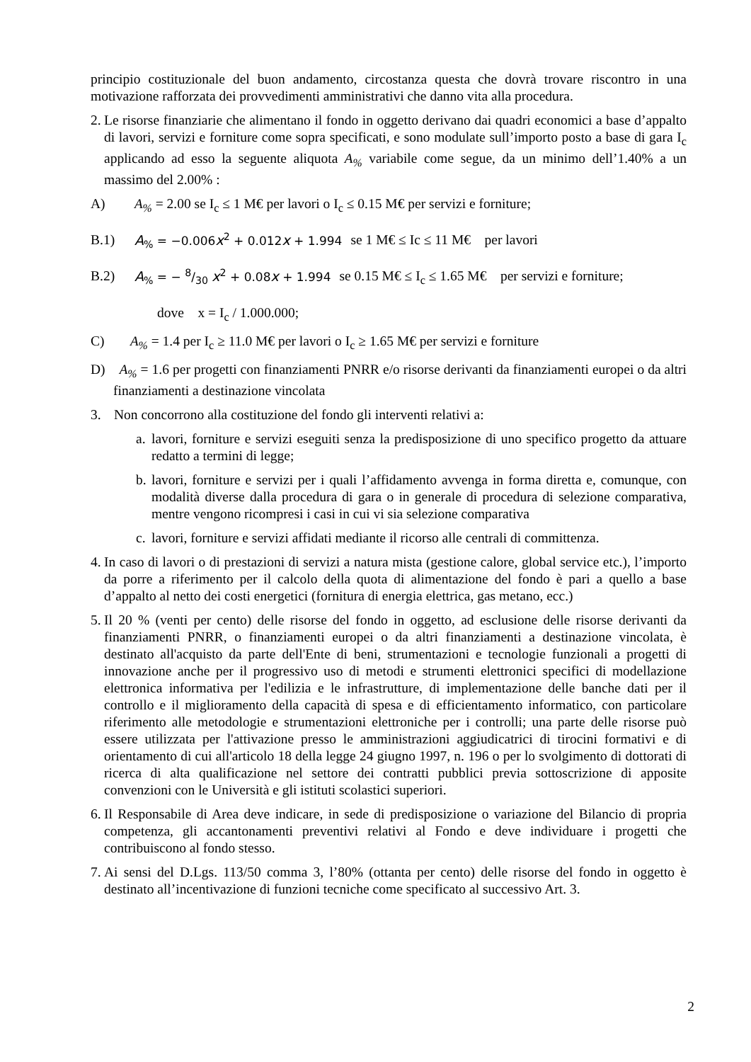principio costituzionale del buon andamento, circostanza questa che dovrà trovare riscontro in una motivazione rafforzata dei provvedimenti amministrativi che danno vita alla procedura.
2. Le risorse finanziarie che alimentano il fondo in oggetto derivano dai quadri economici a base d’appalto di lavori, servizi e forniture come sopra specificati, e sono modulate sull’importo posto a base di gara I<sub>c</sub> applicando ad esso la seguente aliquota A<sub>%</sub> variabile come segue, da un minimo dell’1.40% a un massimo del 2.00% :
A) A<sub>%</sub> = 2.00 se I<sub>c</sub> ≤ 1 M€ per lavori o I<sub>c</sub> ≤ 0.15 M€ per servizi e forniture;
B.1) A<sub>%</sub> = −0.006x<sup>2</sup> + 0.012x + 1.994 se 1 M€ ≤ Ic ≤ 11 M€ per lavori
B.2) A<sub>%</sub> = − 8/30 x<sup>2</sup> + 0.08x + 1.994 se 0.15 M€ ≤ I<sub>c</sub> ≤ 1.65 M€ per servizi e forniture;
dove x = I<sub>c</sub> / 1.000.000;
C) A<sub>%</sub> = 1.4 per I<sub>c</sub> ≥ 11.0 M€ per lavori o I<sub>c</sub> ≥ 1.65 M€ per servizi e forniture
D) A<sub>%</sub> = 1.6 per progetti con finanziamenti PNRR e/o risorse derivanti da finanziamenti europei o da altri finanziamenti a destinazione vincolata
3. Non concorrono alla costituzione del fondo gli interventi relativi a:
a. lavori, forniture e servizi eseguiti senza la predisposizione di uno specifico progetto da attuare redatto a termini di legge;
b. lavori, forniture e servizi per i quali l’affidamento avvenga in forma diretta e, comunque, con modalità diverse dalla procedura di gara o in generale di procedura di selezione comparativa, mentre vengono ricompresi i casi in cui vi sia selezione comparativa
c. lavori, forniture e servizi affidati mediante il ricorso alle centrali di committenza.
4. In caso di lavori o di prestazioni di servizi a natura mista (gestione calore, global service etc.), l’importo da porre a riferimento per il calcolo della quota di alimentazione del fondo è pari a quello a base d’appalto al netto dei costi energetici (fornitura di energia elettrica, gas metano, ecc.)
5. Il 20 % (venti per cento) delle risorse del fondo in oggetto, ad esclusione delle risorse derivanti da finanziamenti PNRR, o finanziamenti europei o da altri finanziamenti a destinazione vincolata, è destinato all'acquisto da parte dell'Ente di beni, strumentazioni e tecnologie funzionali a progetti di innovazione anche per il progressivo uso di metodi e strumenti elettronici specifici di modellazione elettronica informativa per l'edilizia e le infrastrutture, di implementazione delle banche dati per il controllo e il miglioramento della capacità di spesa e di efficientamento informatico, con particolare riferimento alle metodologie e strumentazioni elettroniche per i controlli; una parte delle risorse può essere utilizzata per l'attivazione presso le amministrazioni aggiudicatrici di tirocini formativi e di orientamento di cui all'articolo 18 della legge 24 giugno 1997, n. 196 o per lo svolgimento di dottorati di ricerca di alta qualificazione nel settore dei contratti pubblici previa sottoscrizione di apposite convenzioni con le Università e gli istituti scolastici superiori.
6. Il Responsabile di Area deve indicare, in sede di predisposizione o variazione del Bilancio di propria competenza, gli accantonamenti preventivi relativi al Fondo e deve individuare i progetti che contribuiscono al fondo stesso.
7. Ai sensi del D.Lgs. 113/50 comma 3, l’80% (ottanta per cento) delle risorse del fondo in oggetto è destinato all’incentivazione di funzioni tecniche come specificato al successivo Art. 3.
2